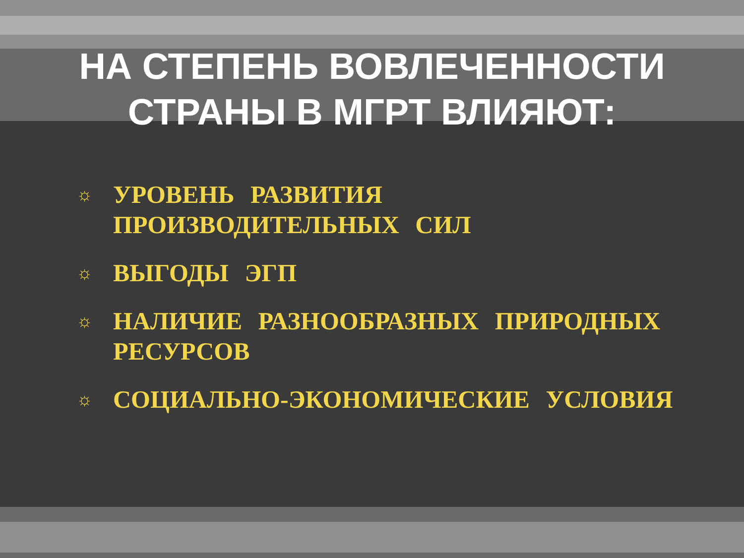НА СТЕПЕНЬ ВОВЛЕЧЕННОСТИ
СТРАНЫ В МГРТ ВЛИЯЮТ:
☼ УРОВЕНЬ РАЗВИТИЯ ПРОИЗВОДИТЕЛЬНЫХ СИЛ
☼ ВЫГОДЫ ЭГП
☼ НАЛИЧИЕ РАЗНООБРАЗНЫХ ПРИРОДНЫХ РЕСУРСОВ
☼ СОЦИАЛЬНО-ЭКОНОМИЧЕСКИЕ УСЛОВИЯ